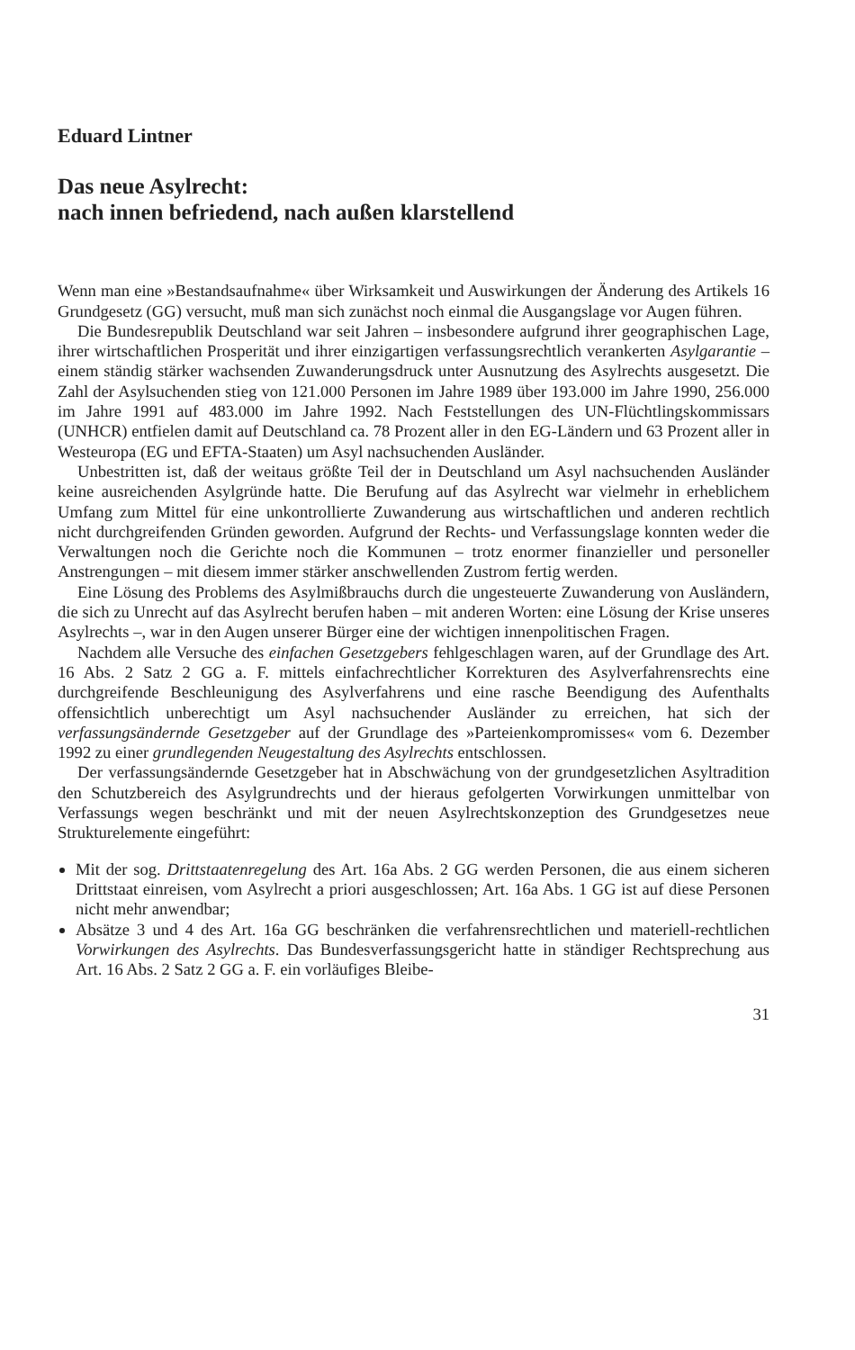Eduard Lintner
Das neue Asylrecht:
nach innen befriedend, nach außen klarstellend
Wenn man eine »Bestandsaufnahme« über Wirksamkeit und Auswirkungen der Änderung des Artikels 16 Grundgesetz (GG) versucht, muß man sich zunächst noch einmal die Ausgangslage vor Augen führen.
Die Bundesrepublik Deutschland war seit Jahren – insbesondere aufgrund ihrer geographischen Lage, ihrer wirtschaftlichen Prosperität und ihrer einzigartigen verfassungsrechtlich verankerten Asylgarantie – einem ständig stärker wachsenden Zuwanderungsdruck unter Ausnutzung des Asylrechts ausgesetzt. Die Zahl der Asylsuchenden stieg von 121.000 Personen im Jahre 1989 über 193.000 im Jahre 1990, 256.000 im Jahre 1991 auf 483.000 im Jahre 1992. Nach Feststellungen des UN-Flüchtlingskommissars (UNHCR) entfielen damit auf Deutschland ca. 78 Prozent aller in den EG-Ländern und 63 Prozent aller in Westeuropa (EG und EFTA-Staaten) um Asyl nachsuchenden Ausländer.
Unbestritten ist, daß der weitaus größte Teil der in Deutschland um Asyl nachsuchenden Ausländer keine ausreichenden Asylgründe hatte. Die Berufung auf das Asylrecht war vielmehr in erheblichem Umfang zum Mittel für eine unkontrollierte Zuwanderung aus wirtschaftlichen und anderen rechtlich nicht durchgreifenden Gründen geworden. Aufgrund der Rechts- und Verfassungslage konnten weder die Verwaltungen noch die Gerichte noch die Kommunen – trotz enormer finanzieller und personeller Anstrengungen – mit diesem immer stärker anschwellenden Zustrom fertig werden.
Eine Lösung des Problems des Asylmißbrauchs durch die ungesteuerte Zuwanderung von Ausländern, die sich zu Unrecht auf das Asylrecht berufen haben – mit anderen Worten: eine Lösung der Krise unseres Asylrechts –, war in den Augen unserer Bürger eine der wichtigen innenpolitischen Fragen.
Nachdem alle Versuche des einfachen Gesetzgebers fehlgeschlagen waren, auf der Grundlage des Art. 16 Abs. 2 Satz 2 GG a. F. mittels einfachrechtlicher Korrekturen des Asylverfahrensrechts eine durchgreifende Beschleunigung des Asylverfahrens und eine rasche Beendigung des Aufenthalts offensichtlich unberechtigt um Asyl nachsuchender Ausländer zu erreichen, hat sich der verfassungsändernde Gesetzgeber auf der Grundlage des »Parteienkompromisses« vom 6. Dezember 1992 zu einer grundlegenden Neugestaltung des Asylrechts entschlossen.
Der verfassungsändernde Gesetzgeber hat in Abschwächung von der grundgesetzlichen Asyltradition den Schutzbereich des Asylgrundrechts und der hieraus gefolgerten Vorwirkungen unmittelbar von Verfassungs wegen beschränkt und mit der neuen Asylrechtskonzeption des Grundgesetzes neue Strukturelemente eingeführt:
Mit der sog. Drittstaatenregelung des Art. 16a Abs. 2 GG werden Personen, die aus einem sicheren Drittstaat einreisen, vom Asylrecht a priori ausgeschlossen; Art. 16a Abs. 1 GG ist auf diese Personen nicht mehr anwendbar;
Absätze 3 und 4 des Art. 16a GG beschränken die verfahrensrechtlichen und materiell-rechtlichen Vorwirkungen des Asylrechts. Das Bundesverfassungsgericht hatte in ständiger Rechtsprechung aus Art. 16 Abs. 2 Satz 2 GG a. F. ein vorläufiges Bleibe-
31